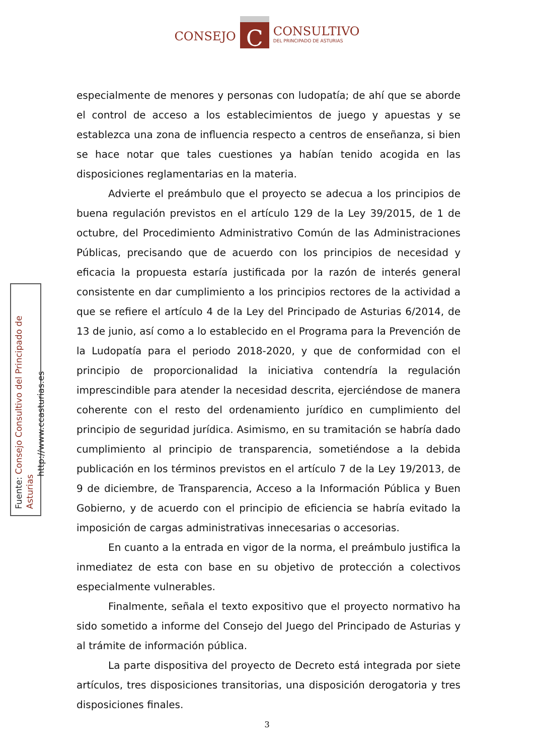CONSEJO
C
CONSULTIVO
DEL PRINCIPADO DE ASTURIAS
Fuente: Consejo Consultivo del Principado de Asturias
http://www.ccasturias.es
especialmente de menores y personas con ludopatía; de ahí que se aborde el control de acceso a los establecimientos de juego y apuestas y se establezca una zona de influencia respecto a centros de enseñanza, si bien se hace notar que tales cuestiones ya habían tenido acogida en las disposiciones reglamentarias en la materia.
Advierte el preámbulo que el proyecto se adecua a los principios de buena regulación previstos en el artículo 129 de la Ley 39/2015, de 1 de octubre, del Procedimiento Administrativo Común de las Administraciones Públicas, precisando que de acuerdo con los principios de necesidad y eficacia la propuesta estaría justificada por la razón de interés general consistente en dar cumplimiento a los principios rectores de la actividad a que se refiere el artículo 4 de la Ley del Principado de Asturias 6/2014, de 13 de junio, así como a lo establecido en el Programa para la Prevención de la Ludopatía para el periodo 2018-2020, y que de conformidad con el principio de proporcionalidad la iniciativa contendría la regulación imprescindible para atender la necesidad descrita, ejerciéndose de manera coherente con el resto del ordenamiento jurídico en cumplimiento del principio de seguridad jurídica. Asimismo, en su tramitación se habría dado cumplimiento al principio de transparencia, sometiéndose a la debida publicación en los términos previstos en el artículo 7 de la Ley 19/2013, de 9 de diciembre, de Transparencia, Acceso a la Información Pública y Buen Gobierno, y de acuerdo con el principio de eficiencia se habría evitado la imposición de cargas administrativas innecesarias o accesorias.
En cuanto a la entrada en vigor de la norma, el preámbulo justifica la inmediatez de esta con base en su objetivo de protección a colectivos especialmente vulnerables.
Finalmente, señala el texto expositivo que el proyecto normativo ha sido sometido a informe del Consejo del Juego del Principado de Asturias y al trámite de información pública.
La parte dispositiva del proyecto de Decreto está integrada por siete artículos, tres disposiciones transitorias, una disposición derogatoria y tres disposiciones finales.
3